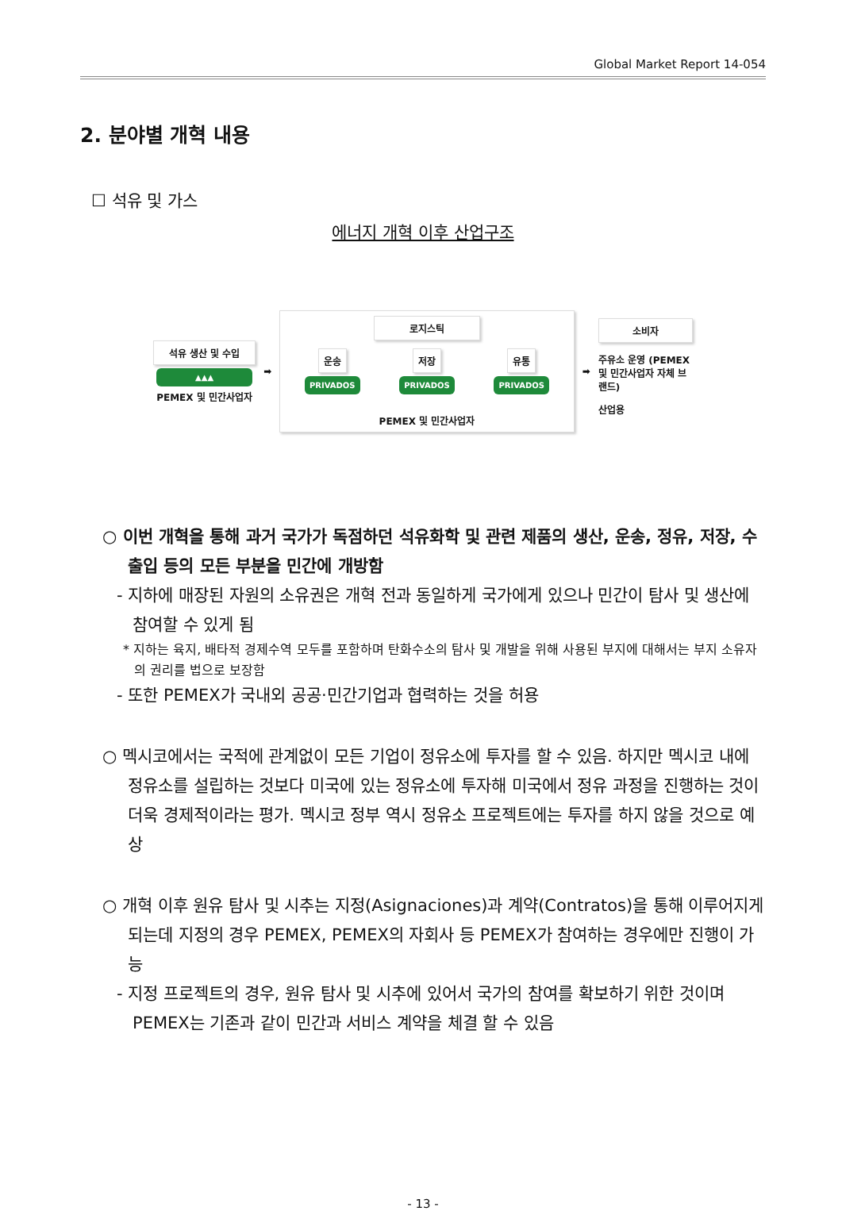Global Market Report 14-054
2. 분야별 개혁 내용
☐ 석유 및 가스
에너지 개혁 이후 산업구조
석유 생산 및 수입
▲▲▲
PEMEX 및 민간사업자
➡
로지스틱
운송 저장 유통
PRIVADOS PRIVADOS PRIVADOS
PEMEX 및 민간사업자
➡
소비자
주유소 운영 (PEMEX 및 민간사업자 자체 브랜드)
산업용
○ 이번 개혁을 통해 과거 국가가 독점하던 석유화학 및 관련 제품의 생산, 운송, 정유, 저장, 수출입 등의 모든 부분을 민간에 개방함
- 지하에 매장된 자원의 소유권은 개혁 전과 동일하게 국가에게 있으나 민간이 탐사 및 생산에 참여할 수 있게 됨
* 지하는 육지, 배타적 경제수역 모두를 포함하며 탄화수소의 탐사 및 개발을 위해 사용된 부지에 대해서는 부지 소유자의 권리를 법으로 보장함
- 또한 PEMEX가 국내외 공공·민간기업과 협력하는 것을 허용
○ 멕시코에서는 국적에 관계없이 모든 기업이 정유소에 투자를 할 수 있음. 하지만 멕시코 내에 정유소를 설립하는 것보다 미국에 있는 정유소에 투자해 미국에서 정유 과정을 진행하는 것이 더욱 경제적이라는 평가. 멕시코 정부 역시 정유소 프로젝트에는 투자를 하지 않을 것으로 예상
○ 개혁 이후 원유 탐사 및 시추는 지정(Asignaciones)과 계약(Contratos)을 통해 이루어지게 되는데 지정의 경우 PEMEX, PEMEX의 자회사 등 PEMEX가 참여하는 경우에만 진행이 가능
- 지정 프로젝트의 경우, 원유 탐사 및 시추에 있어서 국가의 참여를 확보하기 위한 것이며 PEMEX는 기존과 같이 민간과 서비스 계약을 체결 할 수 있음
- 13 -